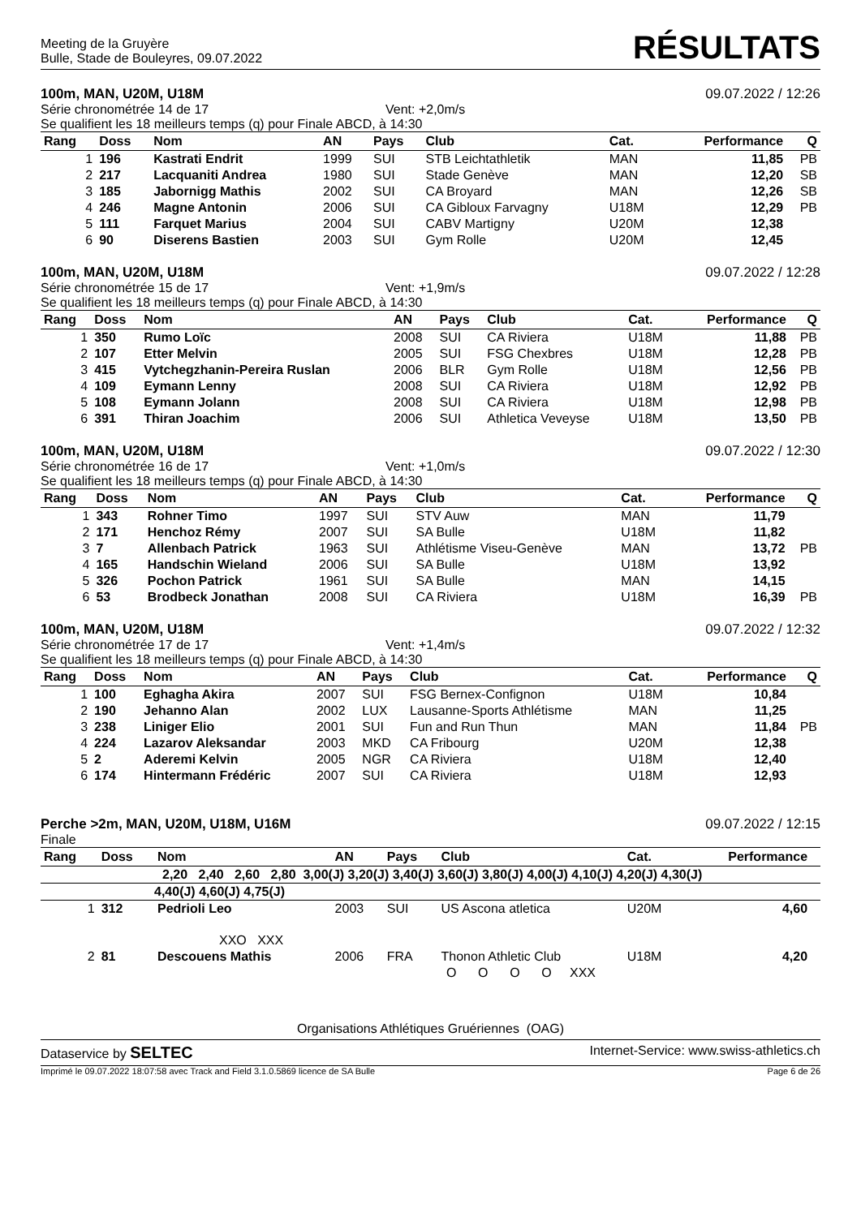Meeting de la Gruyère
Bulle, Stade de Bouleyres, 09.07.2022
RÉSULTATS
100m, MAN, U20M, U18M 09.07.2022 / 12:26
Série chronométrée 14 de 17 Vent: +2,0m/s
Se qualifient les 18 meilleurs temps (q) pour Finale ABCD, à 14:30
| Rang | Doss | Nom | AN | Pays | Club | Cat. | Performance | Q |
| --- | --- | --- | --- | --- | --- | --- | --- | --- |
| 1 | 196 | Kastrati Endrit | 1999 | SUI | STB Leichtathletik | MAN | 11,85 | PB |
| 2 | 217 | Lacquaniti Andrea | 1980 | SUI | Stade Genève | MAN | 12,20 | SB |
| 3 | 185 | Jabornigg Mathis | 2002 | SUI | CA Broyard | MAN | 12,26 | SB |
| 4 | 246 | Magne Antonin | 2006 | SUI | CA Gibloux Farvagny | U18M | 12,29 | PB |
| 5 | 111 | Farquet Marius | 2004 | SUI | CABV Martigny | U20M | 12,38 | |
| 6 | 90 | Diserens Bastien | 2003 | SUI | Gym Rolle | U20M | 12,45 | |
100m, MAN, U20M, U18M 09.07.2022 / 12:28
Série chronométrée 15 de 17 Vent: +1,9m/s
Se qualifient les 18 meilleurs temps (q) pour Finale ABCD, à 14:30
| Rang | Doss | Nom | AN | Pays | Club | Cat. | Performance | Q |
| --- | --- | --- | --- | --- | --- | --- | --- | --- |
| 1 | 350 | Rumo Loïc | 2008 | SUI | CA Riviera | U18M | 11,88 | PB |
| 2 | 107 | Etter Melvin | 2005 | SUI | FSG Chexbres | U18M | 12,28 | PB |
| 3 | 415 | Vytchegzhanin-Pereira Ruslan | 2006 | BLR | Gym Rolle | U18M | 12,56 | PB |
| 4 | 109 | Eymann Lenny | 2008 | SUI | CA Riviera | U18M | 12,92 | PB |
| 5 | 108 | Eymann Jolann | 2008 | SUI | CA Riviera | U18M | 12,98 | PB |
| 6 | 391 | Thiran Joachim | 2006 | SUI | Athletica Veveyse | U18M | 13,50 | PB |
100m, MAN, U20M, U18M 09.07.2022 / 12:30
Série chronométrée 16 de 17 Vent: +1,0m/s
Se qualifient les 18 meilleurs temps (q) pour Finale ABCD, à 14:30
| Rang | Doss | Nom | AN | Pays | Club | Cat. | Performance | Q |
| --- | --- | --- | --- | --- | --- | --- | --- | --- |
| 1 | 343 | Rohner Timo | 1997 | SUI | STV Auw | MAN | 11,79 | |
| 2 | 171 | Henchoz Rémy | 2007 | SUI | SA Bulle | U18M | 11,82 | |
| 3 | 7 | Allenbach Patrick | 1963 | SUI | Athlétisme Viseu-Genève | MAN | 13,72 | PB |
| 4 | 165 | Handschin Wieland | 2006 | SUI | SA Bulle | U18M | 13,92 | |
| 5 | 326 | Pochon Patrick | 1961 | SUI | SA Bulle | MAN | 14,15 | |
| 6 | 53 | Brodbeck Jonathan | 2008 | SUI | CA Riviera | U18M | 16,39 | PB |
100m, MAN, U20M, U18M 09.07.2022 / 12:32
Série chronométrée 17 de 17 Vent: +1,4m/s
Se qualifient les 18 meilleurs temps (q) pour Finale ABCD, à 14:30
| Rang | Doss | Nom | AN | Pays | Club | Cat. | Performance | Q |
| --- | --- | --- | --- | --- | --- | --- | --- | --- |
| 1 | 100 | Eghagha Akira | 2007 | SUI | FSG Bernex-Confignon | U18M | 10,84 | |
| 2 | 190 | Jehanno Alan | 2002 | LUX | Lausanne-Sports Athlétisme | MAN | 11,25 | |
| 3 | 238 | Liniger Elio | 2001 | SUI | Fun and Run Thun | MAN | 11,84 | PB |
| 4 | 224 | Lazarov Aleksandar | 2003 | MKD | CA Fribourg | U20M | 12,38 | |
| 5 | 2 | Aderemi Kelvin | 2005 | NGR | CA Riviera | U18M | 12,40 | |
| 6 | 174 | Hintermann Frédéric | 2007 | SUI | CA Riviera | U18M | 12,93 | |
Perche >2m, MAN, U20M, U18M, U16M 09.07.2022 / 12:15
Finale
| Rang | Doss | Nom | AN | Pays | Club | Cat. | Performance | |
| --- | --- | --- | --- | --- | --- | --- | --- | --- |
| 2,20 2,40 2,60 2,80 3,00(J) 3,20(J) 3,40(J) 3,60(J) 3,80(J) 4,00(J) 4,10(J) 4,20(J) 4,30(J) | | | | | | | | |
| 4,40(J) 4,60(J) 4,75(J) | | | | | | | | |
| 1 | 312 | Pedrioli Leo | 2003 | SUI | US Ascona atletica | U20M | 4,60 | |
| XXO XXX | | | | | | | | |
| 2 | 81 | Descouens Mathis | 2006 | FRA | Thonon Athletic Club | U18M | 4,20 | |
| O O O O XXX | | | | | | | | |
Organisations Athlétiques Gruériennes (OAG)
Dataservice by SELTEC Internet-Service: www.swiss-athletics.ch
Imprimé le 09.07.2022 18:07:58 avec Track and Field 3.1.0.5869 licence de SA Bulle Page 6 de 26